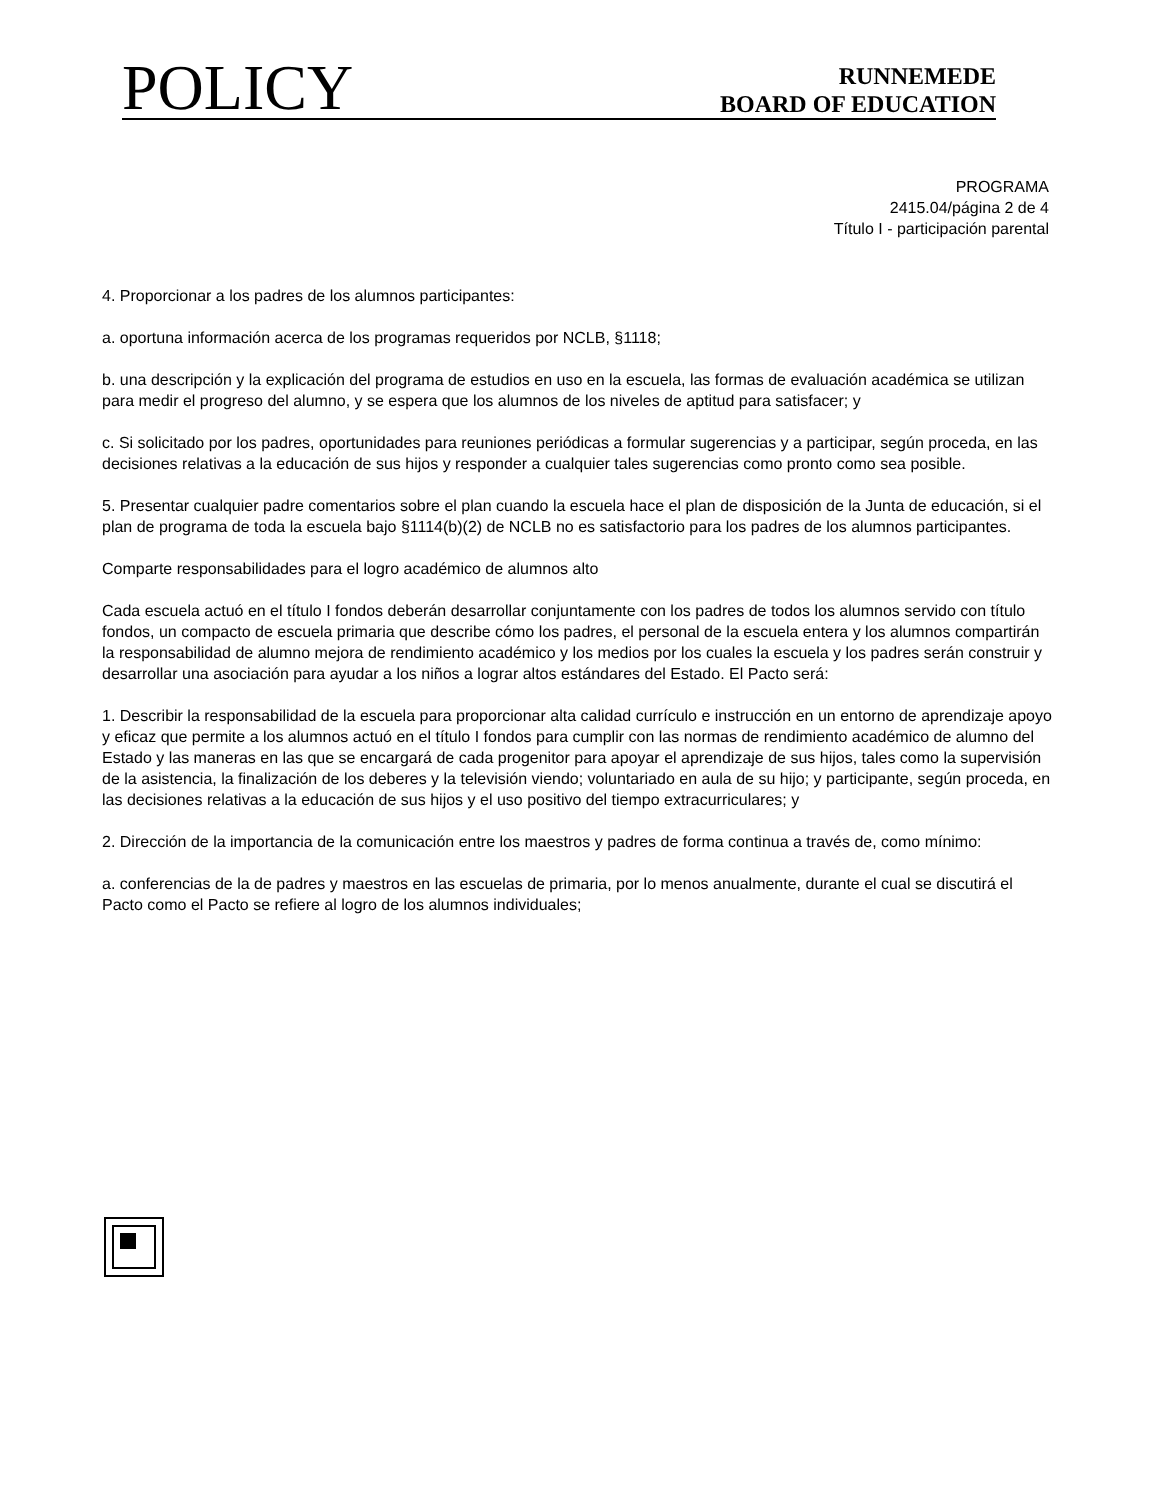POLICY
RUNNEMEDE
BOARD OF EDUCATION
PROGRAMA
2415.04/página 2 de 4
Título I - participación parental
4. Proporcionar a los padres de los alumnos participantes:
a. oportuna información acerca de los programas requeridos por NCLB, §1118;
b. una descripción y la explicación del programa de estudios en uso en la escuela, las formas de evaluación académica se utilizan para medir el progreso del alumno, y se espera que los alumnos de los niveles de aptitud para satisfacer; y
c. Si solicitado por los padres, oportunidades para reuniones periódicas a formular sugerencias y a participar, según proceda, en las decisiones relativas a la educación de sus hijos y responder a cualquier tales sugerencias como pronto como sea posible.
5. Presentar cualquier padre comentarios sobre el plan cuando la escuela hace el plan de disposición de la Junta de educación, si el plan de programa de toda la escuela bajo §1114(b)(2) de NCLB no es satisfactorio para los padres de los alumnos participantes.
Comparte responsabilidades para el logro académico de alumnos alto
Cada escuela actuó en el título I fondos deberán desarrollar conjuntamente con los padres de todos los alumnos servido con título fondos, un compacto de escuela primaria que describe cómo los padres, el personal de la escuela entera y los alumnos compartirán la responsabilidad de alumno mejora de rendimiento académico y los medios por los cuales la escuela y los padres serán construir y desarrollar una asociación para ayudar a los niños a lograr altos estándares del Estado. El Pacto será:
1. Describir la responsabilidad de la escuela para proporcionar alta calidad currículo e instrucción en un entorno de aprendizaje apoyo y eficaz que permite a los alumnos actuó en el título I fondos para cumplir con las normas de rendimiento académico de alumno del Estado y las maneras en las que se encargará de cada progenitor para apoyar el aprendizaje de sus hijos, tales como la supervisión de la asistencia, la finalización de los deberes y la televisión viendo; voluntariado en aula de su hijo; y participante, según proceda, en las decisiones relativas a la educación de sus hijos y el uso positivo del tiempo extracurriculares; y
2. Dirección de la importancia de la comunicación entre los maestros y padres de forma continua a través de, como mínimo:
a. conferencias de la de padres y maestros en las escuelas de primaria, por lo menos anualmente, durante el cual se discutirá el Pacto como el Pacto se refiere al logro de los alumnos individuales;